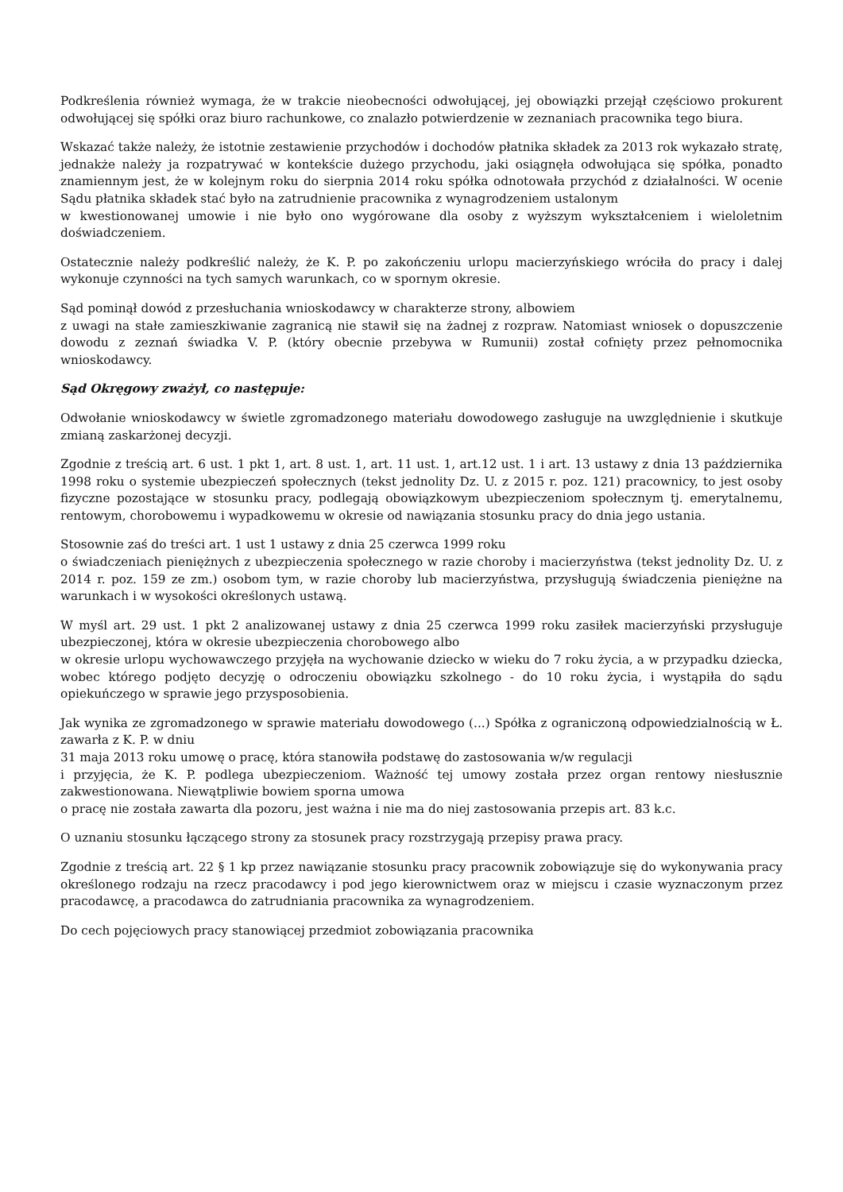Podkreślenia również wymaga, że w trakcie nieobecności odwołującej, jej obowiązki przejął częściowo prokurent odwołującej się spółki oraz biuro rachunkowe, co znalazło potwierdzenie w zeznaniach pracownika tego biura.
Wskazać także należy, że istotnie zestawienie przychodów i dochodów płatnika składek za 2013 rok wykazało stratę, jednakże należy ja rozpatrywać w kontekście dużego przychodu, jaki osiągnęła odwołująca się spółka, ponadto znamiennym jest, że w kolejnym roku do sierpnia 2014 roku spółka odnotowała przychód z działalności. W ocenie Sądu płatnika składek stać było na zatrudnienie pracownika z wynagrodzeniem ustalonym
w kwestionowanej umowie i nie było ono wygórowane dla osoby z wyższym wykształceniem i wieloletnim doświadczeniem.
Ostatecznie należy podkreślić należy, że K. P. po zakończeniu urlopu macierzyńskiego wróciła do pracy i dalej wykonuje czynności na tych samych warunkach, co w spornym okresie.
Sąd pominął dowód z przesłuchania wnioskodawcy w charakterze strony, albowiem
z uwagi na stałe zamieszkiwanie zagranicą nie stawił się na żadnej z rozpraw. Natomiast wniosek o dopuszczenie dowodu z zeznań świadka V. P. (który obecnie przebywa w Rumunii) został cofnięty przez pełnomocnika wnioskodawcy.
Sąd Okręgowy zważył, co następuje:
Odwołanie wnioskodawcy w świetle zgromadzonego materiału dowodowego zasługuje na uwzględnienie i skutkuje zmianą zaskarżonej decyzji.
Zgodnie z treścią art. 6 ust. 1 pkt 1, art. 8 ust. 1, art. 11 ust. 1, art.12 ust. 1 i art. 13 ustawy z dnia 13 października 1998 roku o systemie ubezpieczeń społecznych (tekst jednolity Dz. U. z 2015 r. poz. 121) pracownicy, to jest osoby fizyczne pozostające w stosunku pracy, podlegają obowiązkowym ubezpieczeniom społecznym tj. emerytalnemu, rentowym, chorobowemu i wypadkowemu w okresie od nawiązania stosunku pracy do dnia jego ustania.
Stosownie zaś do treści art. 1 ust 1 ustawy z dnia 25 czerwca 1999 roku
o świadczeniach pieniężnych z ubezpieczenia społecznego w razie choroby i macierzyństwa (tekst jednolity Dz. U. z 2014 r. poz. 159 ze zm.) osobom tym, w razie choroby lub macierzyństwa, przysługują świadczenia pieniężne na warunkach i w wysokości określonych ustawą.
W myśl art. 29 ust. 1 pkt 2 analizowanej ustawy z dnia 25 czerwca 1999 roku zasiłek macierzyński przysługuje ubezpieczonej, która w okresie ubezpieczenia chorobowego albo
w okresie urlopu wychowawczego przyjęła na wychowanie dziecko w wieku do 7 roku życia, a w przypadku dziecka, wobec którego podjęto decyzję o odroczeniu obowiązku szkolnego - do 10 roku życia, i wystąpiła do sądu opiekuńczego w sprawie jego przysposobienia.
Jak wynika ze zgromadzonego w sprawie materiału dowodowego (...) Spółka z ograniczoną odpowiedzialnością w Ł. zawarła z K. P. w dniu
31 maja 2013 roku umowę o pracę, która stanowiła podstawę do zastosowania w/w regulacji
i przyjęcia, że K. P. podlega ubezpieczeniom. Ważność tej umowy została przez organ rentowy niesłusznie zakwestionowana. Niewątpliwie bowiem sporna umowa
o pracę nie została zawarta dla pozoru, jest ważna i nie ma do niej zastosowania przepis art. 83 k.c.
O uznaniu stosunku łączącego strony za stosunek pracy rozstrzygają przepisy prawa pracy.
Zgodnie z treścią art. 22 § 1 kp przez nawiązanie stosunku pracy pracownik zobowiązuje się do wykonywania pracy określonego rodzaju na rzecz pracodawcy i pod jego kierownictwem oraz w miejscu i czasie wyznaczonym przez pracodawcę, a pracodawca do zatrudniania pracownika za wynagrodzeniem.
Do cech pojęciowych pracy stanowiącej przedmiot zobowiązania pracownika